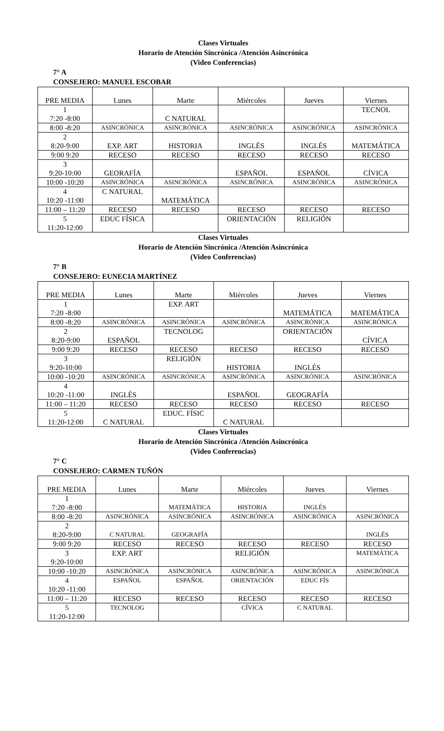Clases Virtuales
Horario de Atención Sincrónica /Atención Asincrónica
(Video Conferencias)
7° A
CONSEJERO: MANUEL ESCOBAR
| PRE MEDIA | Lunes | Marte | Miércoles | Jueves | Viernes |
| --- | --- | --- | --- | --- | --- |
| 1 7:20 -8:00 | | C NATURAL | | | TECNOL |
| 8:00 -8:20 | ASINCRÓNICA | ASINCRÓNICA | ASINCRÓNICA | ASINCRÓNICA | ASINCRÓNICA |
| 2 8:20-9:00 | EXP. ART | HISTORIA | INGLÉS | INGLÉS | MATEMÁTICA |
| 9:00 9:20 | RECESO | RECESO | RECESO | RECESO | RECESO |
| 3 9:20-10:00 | GEORAFÍA | | ESPAÑOL | ESPAÑOL | CÍVICA |
| 10:00 -10:20 | ASINCRÓNICA | ASINCRÓNICA | ASINCRÓNICA | ASINCRÓNICA | ASINCRÓNICA |
| 4 10:20 -11:00 | C NATURAL | MATEMÁTICA | | | |
| 11:00 – 11:20 | RECESO | RECESO | RECESO | RECESO | RECESO |
| 5 11:20-12:00 | EDUC FÍSICA | | ORIENTACIÓN | RELIGIÓN | |
Clases Virtuales
Horario de Atención Sincrónica /Atención Asincrónica
(Video Conferencias)
7° B
CONSEJERO: EUNECIA MARTÍNEZ
| PRE MEDIA | Lunes | Marte | Miércoles | Jueves | Viernes |
| --- | --- | --- | --- | --- | --- |
| 1 7:20 -8:00 | | EXP. ART | | MATEMÁTICA | MATEMÁTICA |
| 8:00 -8:20 | ASINCRÓNICA | ASINCRÓNICA | ASINCRÓNICA | ASINCRÓNICA | ASINCRÓNICA |
| 2 8:20-9:00 | ESPAÑOL | TECNOLOG | | ORIENTACIÓN | CÍVICA |
| 9:00 9:20 | RECESO | RECESO | RECESO | RECESO | RECESO |
| 3 9:20-10:00 | | RELIGIÓN | HISTORIA | INGLÉS | |
| 10:00 -10:20 | ASINCRÓNICA | ASINCRÓNICA | ASINCRÓNICA | ASINCRÓNICA | ASINCRÓNICA |
| 4 10:20 -11:00 | INGLÉS | | ESPAÑOL | GEOGRAFÍA | |
| 11:00 – 11:20 | RECESO | RECESO | RECESO | RECESO | RECESO |
| 5 11:20-12:00 | C NATURAL | EDUC. FÍSIC | C NATURAL | | |
Clases Virtuales
Horario de Atención Sincrónica /Atención Asincrónica
(Video Conferencias)
7° C
CONSEJERO: CARMEN TUÑÓN
| PRE MEDIA | Lunes | Marte | Miércoles | Jueves | Viernes |
| --- | --- | --- | --- | --- | --- |
| 1 7:20 -8:00 | | MATEMÁTICA | HISTORIA | INGLÉS | |
| 8:00 -8:20 | ASINCRÓNICA | ASINCRÓNICA | ASINCRÓNICA | ASINCRÓNICA | ASINCRÓNICA |
| 2 8:20-9:00 | C NATURAL | GEOGRAFÍA | | | INGLÉS |
| 9:00 9:20 | RECESO | RECESO | RECESO | RECESO | RECESO |
| 3 9:20-10:00 | EXP. ART | | RELIGIÓN | | MATEMÁTICA |
| 10:00 -10:20 | ASINCRÓNICA | ASINCRÓNICA | ASINCRÓNICA | ASINCRÓNICA | ASINCRÓNICA |
| 4 10:20 -11:00 | ESPAÑOL | ESPAÑOL | ORIENTACIÓN | EDUC FÍS | |
| 11:00 – 11:20 | RECESO | RECESO | RECESO | RECESO | RECESO |
| 5 11:20-12:00 | TECNOLOG | | CÍVICA | C NATURAL | |